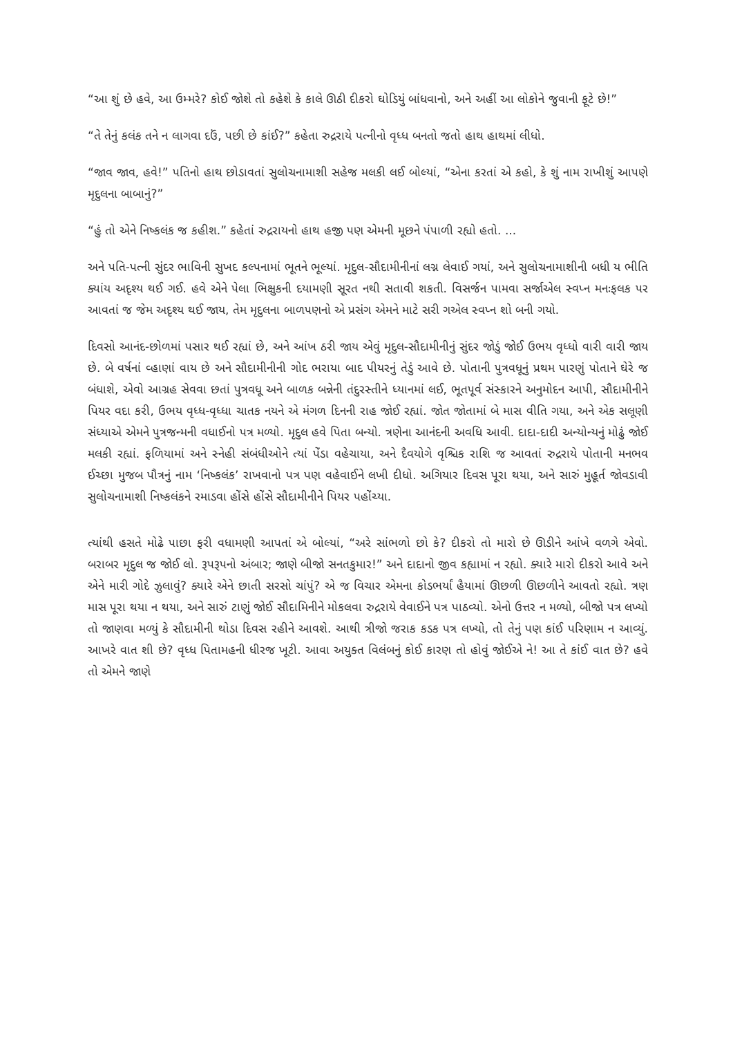“આ શું છે હવે, આ ઉમ્મરે? કોઈ જોશે તો કહેશે કે કાલે ઊઠી દીકરો ઘોડિયું બાંધવાનો, અને અહીં આ લોકોને જુવાની ફૂટે છે!”
“તે તેનું કલંક તને ન લાગવા દઉં, પછી છે કાંઈ?” કહેતા રુદ્રરાયે પત્નીનો વૃધ્ધ બનતો જતો હાથ હાથમાં લીધો.
“જાવ જાવ, હવે!” પતિનો હાથ છોડાવતાં સુલોચનામાશી સહેજ મલકી લઈ બોલ્યાં, “એના કરતાં એ કહો, કે શું નામ રાખીશું આપણે મૃદુલના બાબાનું?”
“હું તો એને નિષ્કલંક જ કહીશ.” કહેતાં રુદ્રરાયનો હાથ હજી પણ એમની મૂછને પંપાળી રહ્યો હતો. ...
અને પતિ-પત્ની સુંદર ભાવિની સુખદ કલ્પનામાં ભૂતને ભૂલ્યાં. મૃદુલ-સૌદામીનીનાં લગ્ન લેવાઈ ગયાં, અને સુલોચનામાશીની બધી ય ભીતિ ક્યાંય અદૃશ્ય થઈ ગઈ. હવે એને પેલા ભિક્ષુકની દયામણી સૂરત નથી સતાવી શકતી. વિસર્જન પામવા સર્જાએલ સ્વપ્ન મનઃફલક પર આવતાં જ જેમ અદૃશ્ય થઈ જાય, તેમ મૃદુલના બાળપણનો એ પ્રસંગ એમને માટે સરી ગએલ સ્વપ્ન શો બની ગયો.
દિવસો આનંદ-છોળમાં પસાર થઈ રહ્યાં છે, અને આંખ ઠરી જાય એવું મૃદુલ-સૌદામીનીનું સુંદર જોડું જોઈ ઉભય વૃધ્ધો વારી વારી જાય છે. બે વર્ષનાં વ્હાણાં વાય છે અને સૌદામીનીની ગોદ ભરાયા બાદ પીયરનું તેડું આવે છે. પોતાની પુત્રવધૂનું પ્રથમ પારણું પોતાને ઘેરે જ બંધાશે, એવો આગ્રહ સેવવા છતાં પુત્રવધૂ અને બાળક બન્નેની તંદુરસ્તીને ધ્યાનમાં લઈ, ભૂતપૂર્વ સંસ્કારને અનુમોદન આપી, સૌદામીનીને પિયર વદા કરી, ઉભય વૃધ્ધ-વૃધ્ધા ચાતક નયને એ મંગળ દિનની રાહ જોઈ રહ્યાં. જોત જોતામાં બે માસ વીતિ ગયા, અને એક સલૂણી સંધ્યાએ એમને પુત્રજન્મની વધાઈનો પત્ર મળ્યો. મૃદુલ હવે પિતા બન્યો. ત્રણેના આનંદની અવધિ આવી. દાદા-દાદી અન્યોન્યનું મોઢું જોઈ મલકી રહ્યાં. ફળિયામાં અને સ્નેહી સંબંધીઓને ત્યાં પેંડા વહેચાયા, અને દૈવયોગે વૃશ્ચિક રાશિ જ આવતાં રુદ્રરાયે પોતાની મનભવ ઈચ્છા મુજબ પૌત્રનું નામ ‘નિષ્કલંક’ રાખવાનો પત્ર પણ વહેવાઈને લખી દીધો. અગિયાર દિવસ પૂરા થયા, અને સારું મુહૂર્ત જોવડાવી સુલોચનામાશી નિષ્કલંકને રમાડવા હોંસે હોંસે સૌદામીનીને પિયર પહોંચ્યા.
ત્યાંથી હસતે મોઢે પાછા ફરી વધામણી આપતાં એ બોલ્યાં, “અરે સાંભળો છો કે? દીકરો તો મારો છે ઊડીને આંખે વળગે એવો. બરાબર મૃદુલ જ જોઈ લો. રૂપરૂપનો અંબાર; જાણે બીજો સનતકુમાર!” અને દાદાનો જીવ કહ્યામાં ન રહ્યો. ક્યારે મારો દીકરો આવે અને એને મારી ગોદે ઝુલાવું? ક્યારે એને છાતી સરસો ચાંપું? એ જ વિચાર એમના કોડભર્યાં હૈયામાં ઊછળી ઊછળીને આવતો રહ્યો. ત્રણ માસ પૂરા થયા ન થયા, અને સારું ટાણું જોઈ સૌદામિનીને મોકલવા રુદ્રરાયે વેવાઈને પત્ર પાઠવ્યો. એનો ઉત્તર ન મળ્યો, બીજો પત્ર લખ્યો તો જાણવા મળ્યું કે સૌદામીની થોડા દિવસ રહીને આવશે. આથી ત્રીજો જરાક કડક પત્ર લખ્યો, તો તેનું પણ કાંઈ પરિણામ ન આવ્યું. આખરે વાત શી છે? વૃધ્ધ પિતામહની ધીરજ ખૂટી. આવા અયુક્ત વિલંબનું કોઈ કારણ તો હોવું જોઈએ ને! આ તે કાંઈ વાત છે? હવે તો એમને જાણે